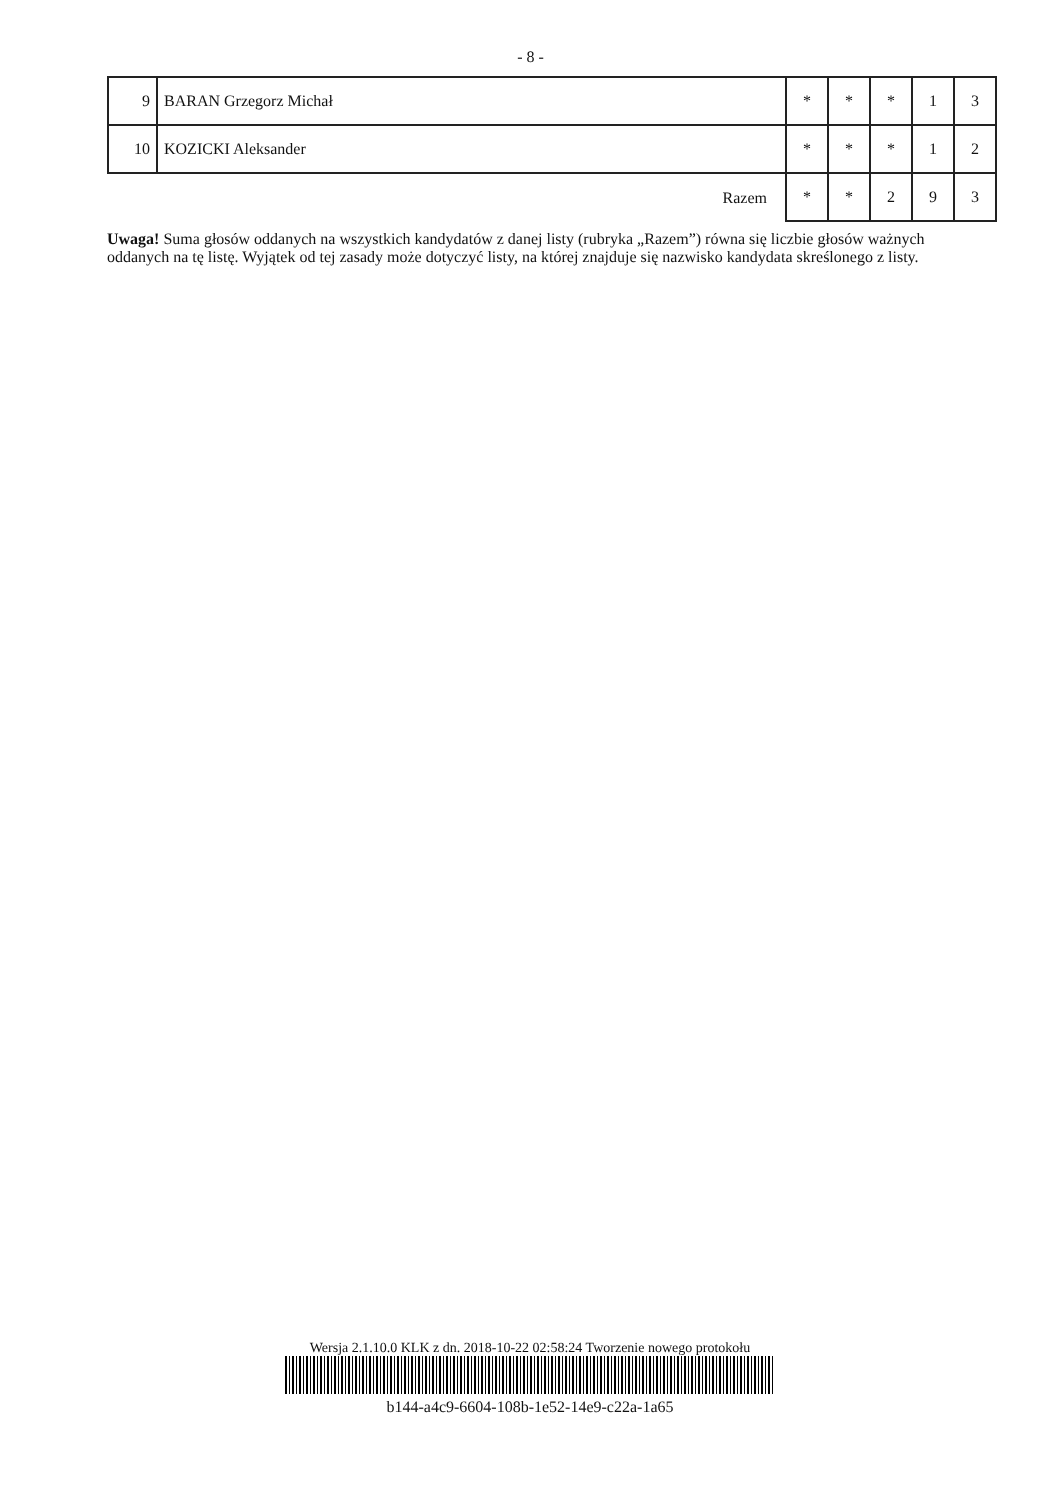- 8 -
| 9 | BARAN Grzegorz Michał | * | * | * | 1 | 3 |
| 10 | KOZICKI Aleksander | * | * | * | 1 | 2 |
| Razem | | * | * | 2 | 9 | 3 |
Uwaga! Suma głosów oddanych na wszystkich kandydatów z danej listy (rubryka „Razem”) równa się liczbie głosów ważnych oddanych na tę listę. Wyjątek od tej zasady może dotyczyć listy, na której znajduje się nazwisko kandydata skreślonego z listy.
Wersja 2.1.10.0 KLK z dn. 2018-10-22 02:58:24 Tworzenie nowego protokołu
b144-a4c9-6604-108b-1e52-14e9-c22a-1a65